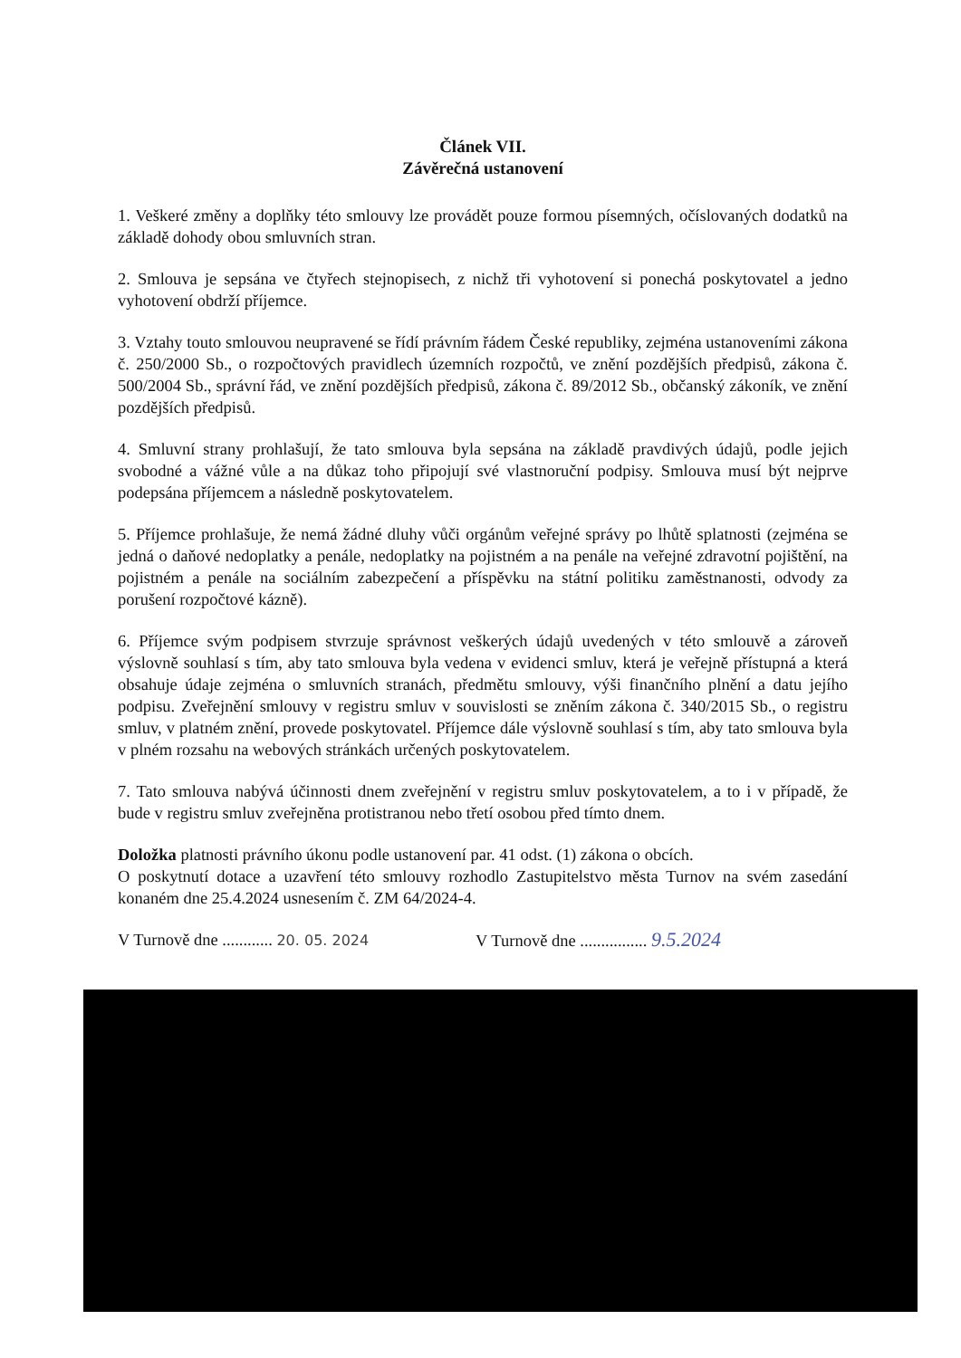Článek VII.
Závěrečná ustanovení
1. Veškeré změny a doplňky této smlouvy lze provádět pouze formou písemných, očíslovaných dodatků na základě dohody obou smluvních stran.
2. Smlouva je sepsána ve čtyřech stejnopisech, z nichž tři vyhotovení si ponechá poskytovatel a jedno vyhotovení obdrží příjemce.
3. Vztahy touto smlouvou neupravené se řídí právním řádem České republiky, zejména ustanoveními zákona č. 250/2000 Sb., o rozpočtových pravidlech územních rozpočtů, ve znění pozdějších předpisů, zákona č. 500/2004 Sb., správní řád, ve znění pozdějších předpisů, zákona č. 89/2012 Sb., občanský zákoník, ve znění pozdějších předpisů.
4. Smluvní strany prohlašují, že tato smlouva byla sepsána na základě pravdivých údajů, podle jejich svobodné a vážné vůle a na důkaz toho připojují své vlastnoruční podpisy. Smlouva musí být nejprve podepsána příjemcem a následně poskytovatelem.
5. Příjemce prohlašuje, že nemá žádné dluhy vůči orgánům veřejné správy po lhůtě splatnosti (zejména se jedná o daňové nedoplatky a penále, nedoplatky na pojistném a na penále na veřejné zdravotní pojištění, na pojistném a penále na sociálním zabezpečení a příspěvku na státní politiku zaměstnanosti, odvody za porušení rozpočtové kázně).
6. Příjemce svým podpisem stvrzuje správnost veškerých údajů uvedených v této smlouvě a zároveň výslovně souhlasí s tím, aby tato smlouva byla vedena v evidenci smluv, která je veřejně přístupná a která obsahuje údaje zejména o smluvních stranách, předmětu smlouvy, výši finančního plnění a datu jejího podpisu. Zveřejnění smlouvy v registru smluv v souvislosti se zněním zákona č. 340/2015 Sb., o registru smluv, v platném znění, provede poskytovatel. Příjemce dále výslovně souhlasí s tím, aby tato smlouva byla v plném rozsahu na webových stránkách určených poskytovatelem.
7. Tato smlouva nabývá účinnosti dnem zveřejnění v registru smluv poskytovatelem, a to i v případě, že bude v registru smluv zveřejněna protistranou nebo třetí osobou před tímto dnem.
Doložka platnosti právního úkonu podle ustanovení par. 41 odst. (1) zákona o obcích.
O poskytnutí dotace a uzavření této smlouvy rozhodlo Zastupitelstvo města Turnov na svém zasedání konaném dne 25.4.2024 usnesením č. ZM 64/2024-4.
V Turnově dne ............ 20. 05. 2024
V Turnově dne ................ 9.5.2024